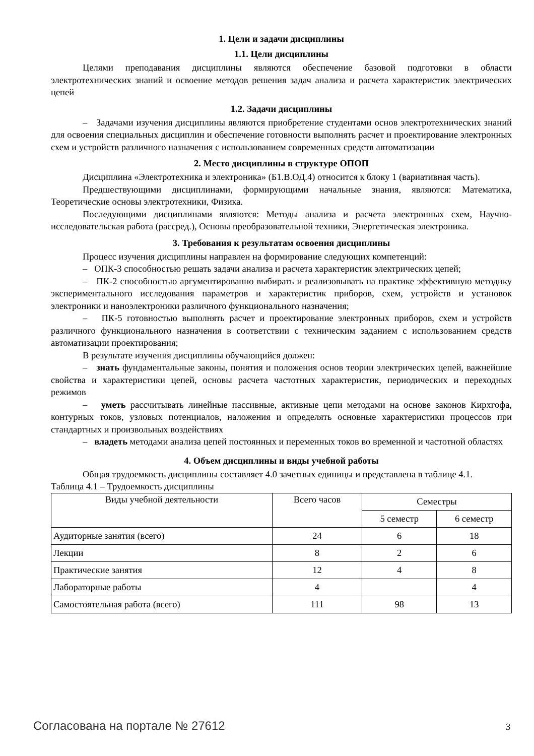1. Цели и задачи дисциплины
1.1. Цели дисциплины
Целями преподавания дисциплины являются обеспечение базовой подготовки в области электротехнических знаний и освоение методов решения задач анализа и расчета характеристик электрических цепей
1.2. Задачи дисциплины
– Задачами изучения дисциплины являются приобретение студентами основ электротехнических знаний для освоения специальных дисциплин и обеспечение готовности выполнять расчет и проектирование электронных схем и устройств различного назначения с использованием современных средств автоматизации
2. Место дисциплины в структуре ОПОП
Дисциплина «Электротехника и электроника» (Б1.В.ОД.4) относится к блоку 1 (вариативная часть).
Предшествующими дисциплинами, формирующими начальные знания, являются: Математика, Теоретические основы электротехники, Физика.
Последующими дисциплинами являются: Методы анализа и расчета электронных схем, Научно-исследовательская работа (рассред.), Основы преобразовательной техники, Энергетическая электроника.
3. Требования к результатам освоения дисциплины
Процесс изучения дисциплины направлен на формирование следующих компетенций:
– ОПК-3 способностью решать задачи анализа и расчета характеристик электрических цепей;
– ПК-2 способностью аргументированно выбирать и реализовывать на практике эффективную методику экспериментального исследования параметров и характеристик приборов, схем, устройств и установок электроники и наноэлектроники различного функционального назначения;
– ПК-5 готовностью выполнять расчет и проектирование электронных приборов, схем и устройств различного функционального назначения в соответствии с техническим заданием с использованием средств автоматизации проектирования;
В результате изучения дисциплины обучающийся должен:
– знать фундаментальные законы, понятия и положения основ теории электрических цепей, важнейшие свойства и характеристики цепей, основы расчета частотных характеристик, периодических и переходных режимов
– уметь рассчитывать линейные пассивные, активные цепи методами на основе законов Кирхгофа, контурных токов, узловых потенциалов, наложения и определять основные характеристики процессов при стандартных и произвольных воздействиях
– владеть методами анализа цепей постоянных и переменных токов во временной и частотной областях
4. Объем дисциплины и виды учебной работы
Общая трудоемкость дисциплины составляет 4.0 зачетных единицы и представлена в таблице 4.1.
Таблица 4.1 – Трудоемкость дисциплины
| Виды учебной деятельности | Всего часов | Семестры | |
| | | 5 семестр | 6 семестр |
| Аудиторные занятия (всего) | 24 | 6 | 18 |
| Лекции | 8 | 2 | 6 |
| Практические занятия | 12 | 4 | 8 |
| Лабораторные работы | 4 | | 4 |
| Самостоятельная работа (всего) | 111 | 98 | 13 |
Согласована на портале № 27612 3